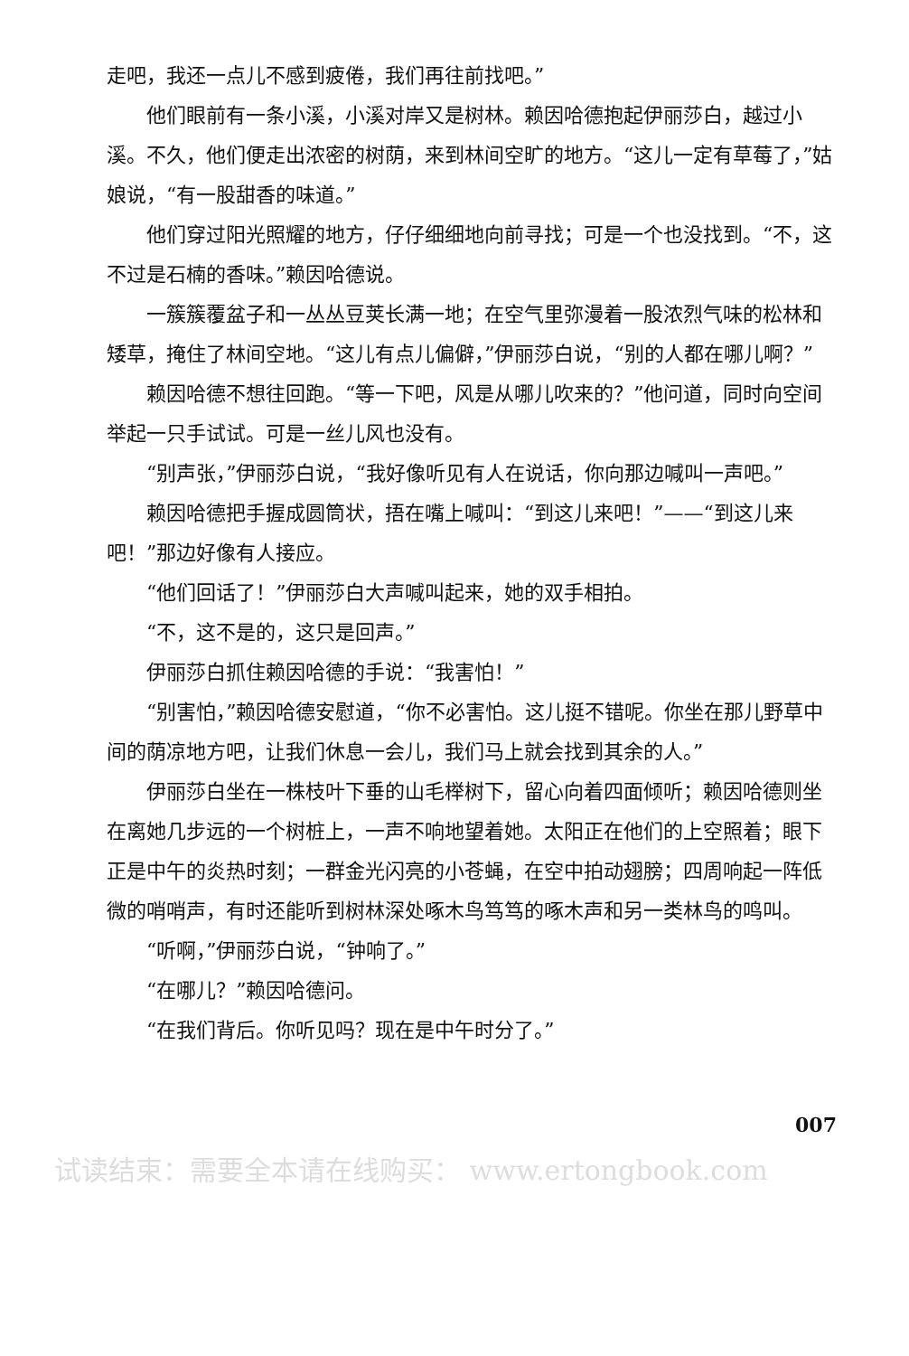走吧，我还一点儿不感到疲倦，我们再往前找吧。”
他们眼前有一条小溪，小溪对岸又是树林。赖因哈德抱起伊丽莎白，越过小溪。不久，他们便走出浓密的树荫，来到林间空旷的地方。“这儿一定有草莓了，”姑娘说，“有一股甜香的味道。”
他们穿过阳光照耀的地方，仔仔细细地向前寻找；可是一个也没找到。“不，这不过是石楠的香味。”赖因哈德说。
一簇簇覆盆子和一丛丛豆荚长满一地；在空气里弥漫着一股浓烈气味的松林和矮草，掩住了林间空地。“这儿有点儿偏僻，”伊丽莎白说，“别的人都在哪儿啊？”
赖因哈德不想往回跑。“等一下吧，风是从哪儿吹来的？”他问道，同时向空间举起一只手试试。可是一丝儿风也没有。
“别声张，”伊丽莎白说，“我好像听见有人在说话，你向那边喊叫一声吧。”
赖因哈德把手握成圆筒状，捂在嘴上喊叫：“到这儿来吧！”——“到这儿来吧！”那边好像有人接应。
“他们回话了！”伊丽莎白大声喊叫起来，她的双手相拍。
“不，这不是的，这只是回声。”
伊丽莎白抓住赖因哈德的手说：“我害怕！”
“别害怕，”赖因哈德安慰道，“你不必害怕。这儿挺不错呢。你坐在那儿野草中间的荫凉地方吧，让我们休息一会儿，我们马上就会找到其余的人。”
伊丽莎白坐在一株枝叶下垂的山毛榉树下，留心向着四面倾听；赖因哈德则坐在离她几步远的一个树桩上，一声不响地望着她。太阳正在他们的上空照着；眼下正是中午的炎热时刻；一群金光闪亮的小苍蝇，在空中拍动翅膀；四周响起一阵低微的哨哨声，有时还能听到树林深处啄木鸟笃笃的啄木声和另一类林鸟的鸣叫。
“听啊，”伊丽莎白说，“钟响了。”
“在哪儿？”赖因哈德问。
“在我们背后。你听见吗？现在是中午时分了。”
007
试读结束：需要全本请在线购买： www.ertongbook.com